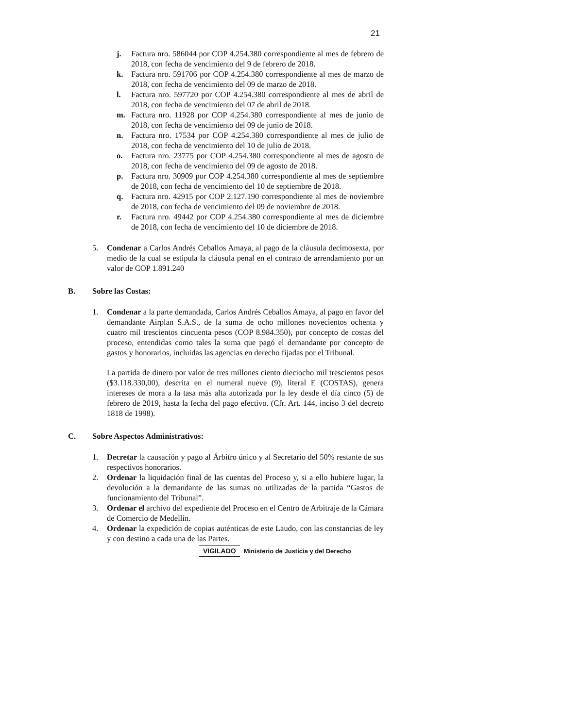21
j. Factura nro. 586044 por COP 4.254.380 correspondiente al mes de febrero de 2018, con fecha de vencimiento del 9 de febrero de 2018.
k. Factura nro. 591706 por COP 4.254.380 correspondiente al mes de marzo de 2018, con fecha de vencimiento del 09 de marzo de 2018.
l. Factura nro. 597720 por COP 4.254.380 correspondiente al mes de abril de 2018, con fecha de vencimiento del 07 de abril de 2018.
m. Factura nro. 11928 por COP 4.254.380 correspondiente al mes de junio de 2018, con fecha de vencimiento del 09 de junio de 2018.
n. Factura nro. 17534 por COP 4.254.380 correspondiente al mes de julio de 2018, con fecha de vencimiento del 10 de julio de 2018.
o. Factura nro. 23775 por COP 4.254.380 correspondiente al mes de agosto de 2018, con fecha de vencimiento del 09 de agosto de 2018.
p. Factura nro. 30909 por COP 4.254.380 correspondiente al mes de septiembre de 2018, con fecha de vencimiento del 10 de septiembre de 2018.
q. Factura nro. 42915 por COP 2.127.190 correspondiente al mes de noviembre de 2018, con fecha de vencimiento del 09 de noviembre de 2018.
r. Factura nro. 49442 por COP 4.254.380 correspondiente al mes de diciembre de 2018, con fecha de vencimiento del 10 de diciembre de 2018.
5. Condenar a Carlos Andrés Ceballos Amaya, al pago de la cláusula decimosexta, por medio de la cual se estipula la cláusula penal en el contrato de arrendamiento por un valor de COP 1.891.240
B. Sobre las Costas:
1. Condenar a la parte demandada, Carlos Andrés Ceballos Amaya, al pago en favor del demandante Airplan S.A.S., de la suma de ocho millones novecientos ochenta y cuatro mil trescientos cincuenta pesos (COP 8.984.350), por concepto de costas del proceso, entendidas como tales la suma que pagó el demandante por concepto de gastos y honorarios, incluidas las agencias en derecho fijadas por el Tribunal.
La partida de dinero por valor de tres millones ciento dieciocho mil trescientos pesos ($3.118.330,00), descrita en el numeral nueve (9), literal E (COSTAS), genera intereses de mora a la tasa más alta autorizada por la ley desde el día cinco (5) de febrero de 2019, hasta la fecha del pago efectivo. (Cfr. Art. 144, inciso 3 del decreto 1818 de 1998).
C. Sobre Aspectos Administrativos:
1. Decretar la causación y pago al Árbitro único y al Secretario del 50% restante de sus respectivos honorarios.
2. Ordenar la liquidación final de las cuentas del Proceso y, si a ello hubiere lugar, la devolución a la demandante de las sumas no utilizadas de la partida “Gastos de funcionamiento del Tribunal”.
3. Ordenar el archivo del expediente del Proceso en el Centro de Arbitraje de la Cámara de Comercio de Medellín.
4. Ordenar la expedición de copias auténticas de este Laudo, con las constancias de ley y con destino a cada una de las Partes.
VIGILADO Ministerio de Justicia y del Derecho